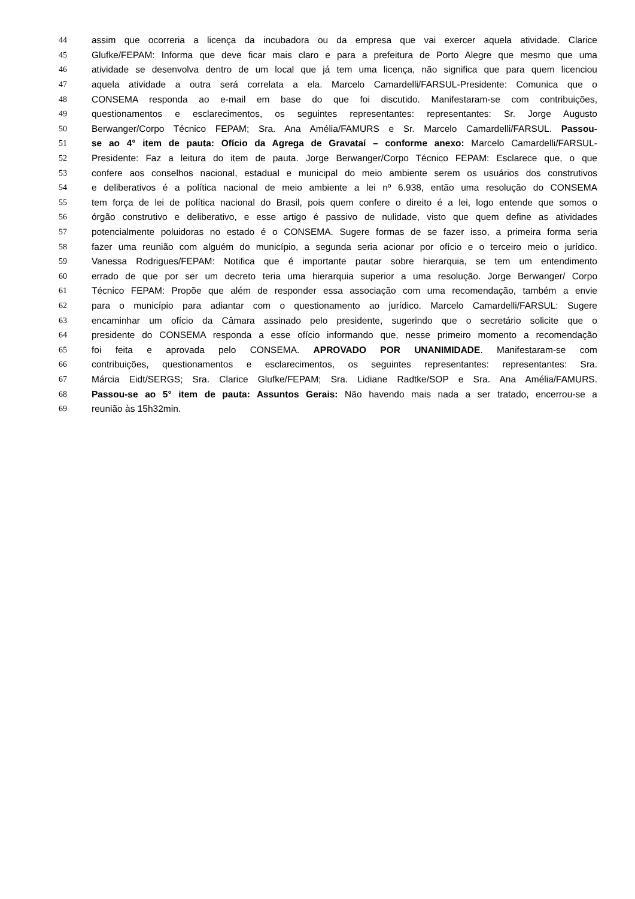44 assim que ocorreria a licença da incubadora ou da empresa que vai exercer aquela atividade. Clarice
45 Glufke/FEPAM: Informa que deve ficar mais claro e para a prefeitura de Porto Alegre que mesmo que uma
46 atividade se desenvolva dentro de um local que já tem uma licença, não significa que para quem licenciou
47 aquela atividade a outra será correlata a ela. Marcelo Camardelli/FARSUL-Presidente: Comunica que o
48 CONSEMA responda ao e-mail em base do que foi discutido. Manifestaram-se com contribuições,
49 questionamentos e esclarecimentos, os seguintes representantes: representantes: Sr. Jorge Augusto
50 Berwanger/Corpo Técnico FEPAM; Sra. Ana Amélia/FAMURS e Sr. Marcelo Camardelli/FARSUL. Passou-
51 se ao 4° item de pauta: Ofício da Agrega de Gravataí – conforme anexo: Marcelo Camardelli/FARSUL-
52 Presidente: Faz a leitura do item de pauta. Jorge Berwanger/Corpo Técnico FEPAM: Esclarece que, o que
53 confere aos conselhos nacional, estadual e municipal do meio ambiente serem os usuários dos construtivos
54 e deliberativos é a política nacional de meio ambiente a lei nº 6.938, então uma resolução do CONSEMA
55 tem força de lei de política nacional do Brasil, pois quem confere o direito é a lei, logo entende que somos o
56 órgão construtivo e deliberativo, e esse artigo é passivo de nulidade, visto que quem define as atividades
57 potencialmente poluidoras no estado é o CONSEMA. Sugere formas de se fazer isso, a primeira forma seria
58 fazer uma reunião com alguém do município, a segunda seria acionar por ofício e o terceiro meio o jurídico.
59 Vanessa Rodrigues/FEPAM: Notifica que é importante pautar sobre hierarquia, se tem um entendimento
60 errado de que por ser um decreto teria uma hierarquia superior a uma resolução. Jorge Berwanger/ Corpo
61 Técnico FEPAM: Propõe que além de responder essa associação com uma recomendação, também a envie
62 para o município para adiantar com o questionamento ao jurídico. Marcelo Camardelli/FARSUL: Sugere
63 encaminhar um ofício da Câmara assinado pelo presidente, sugerindo que o secretário solicite que o
64 presidente do CONSEMA responda a esse ofício informando que, nesse primeiro momento a recomendação
65 foi feita e aprovada pelo CONSEMA. APROVADO POR UNANIMIDADE. Manifestaram-se com
66 contribuições, questionamentos e esclarecimentos, os seguintes representantes: representantes: Sra.
67 Márcia Eidt/SERGS; Sra. Clarice Glufke/FEPAM; Sra. Lidiane Radtke/SOP e Sra. Ana Amélia/FAMURS.
68 Passou-se ao 5° item de pauta: Assuntos Gerais: Não havendo mais nada a ser tratado, encerrou-se a
69 reunião às 15h32min.